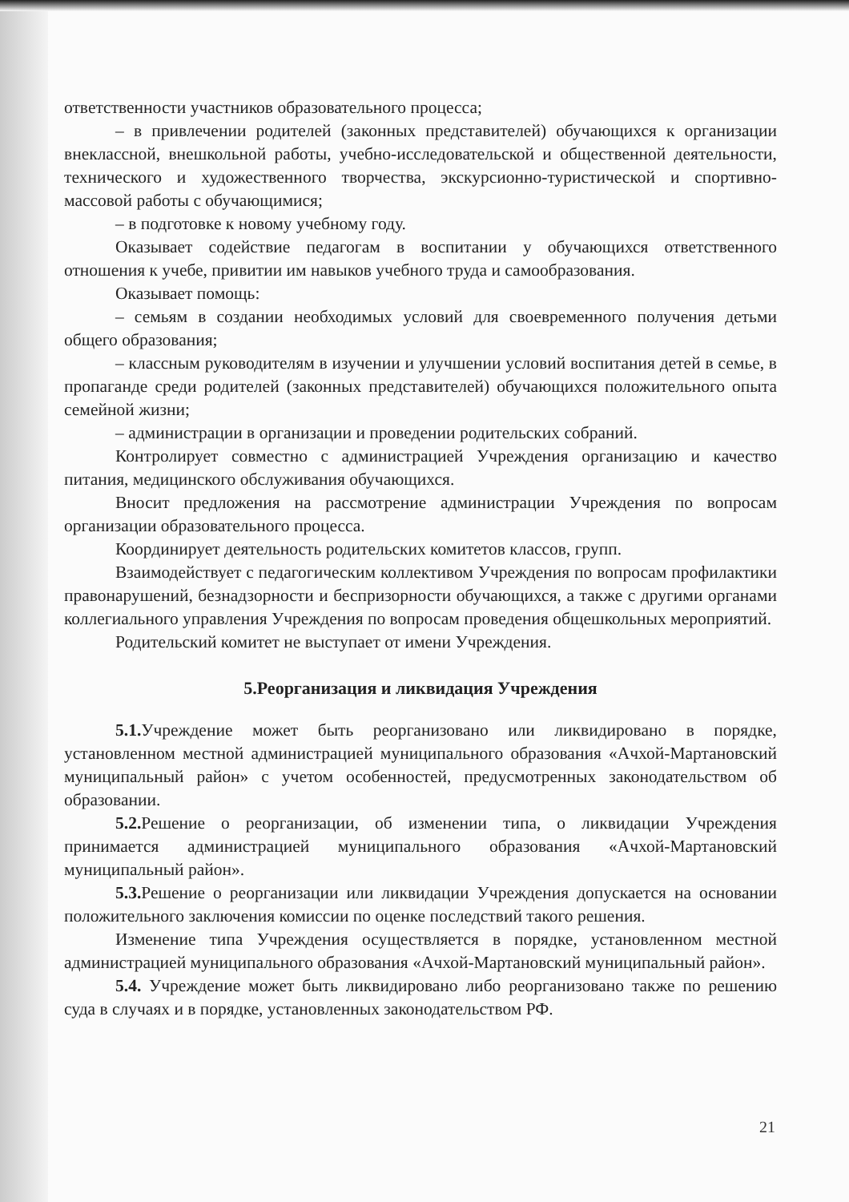ответственности участников образовательного процесса;
– в привлечении родителей (законных представителей) обучающихся к организации внеклассной, внешкольной работы, учебно-исследовательской и общественной деятельности, технического и художественного творчества, экскурсионно-туристической и спортивно-массовой работы с обучающимися;
– в подготовке к новому учебному году.
Оказывает содействие педагогам в воспитании у обучающихся ответственного отношения к учебе, привитии им навыков учебного труда и самообразования.
Оказывает помощь:
– семьям в создании необходимых условий для своевременного получения детьми общего образования;
– классным руководителям в изучении и улучшении условий воспитания детей в семье, в пропаганде среди родителей (законных представителей) обучающихся положительного опыта семейной жизни;
– администрации в организации и проведении родительских собраний.
Контролирует совместно с администрацией Учреждения организацию и качество питания, медицинского обслуживания обучающихся.
Вносит предложения на рассмотрение администрации Учреждения по вопросам организации образовательного процесса.
Координирует деятельность родительских комитетов классов, групп.
Взаимодействует с педагогическим коллективом Учреждения по вопросам профилактики правонарушений, безнадзорности и беспризорности обучающихся, а также с другими органами коллегиального управления Учреждения по вопросам проведения общешкольных мероприятий.
Родительский комитет не выступает от имени Учреждения.
5.Реорганизация и ликвидация Учреждения
5.1. Учреждение может быть реорганизовано или ликвидировано в порядке, установленном местной администрацией муниципального образования «Ачхой-Мартановский муниципальный район» с учетом особенностей, предусмотренных законодательством об образовании.
5.2. Решение о реорганизации, об изменении типа, о ликвидации Учреждения принимается администрацией муниципального образования «Ачхой-Мартановский муниципальный район».
5.3. Решение о реорганизации или ликвидации Учреждения допускается на основании положительного заключения комиссии по оценке последствий такого решения.
Изменение типа Учреждения осуществляется в порядке, установленном местной администрацией муниципального образования «Ачхой-Мартановский муниципальный район».
5.4. Учреждение может быть ликвидировано либо реорганизовано также по решению суда в случаях и в порядке, установленных законодательством РФ.
21